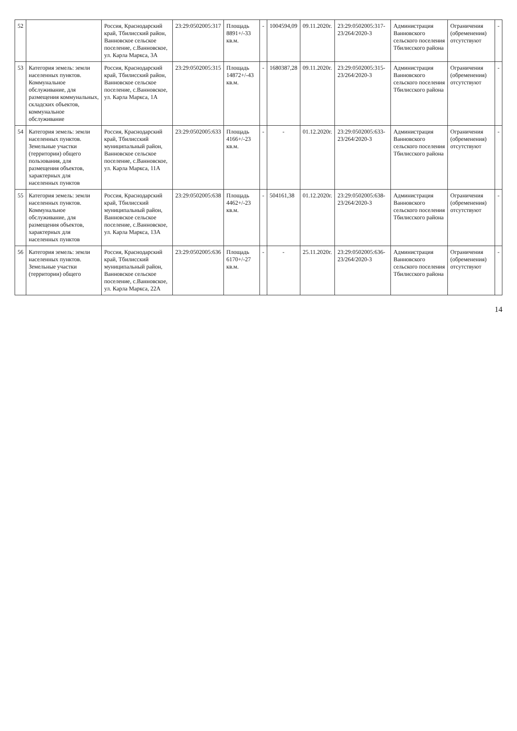| 52 | | Россия, Краснодарский край, Тбилисский район, Ванновское сельское поселение, с.Ванновское, ул. Карла Маркса, 3А | 23:29:0502005:317 | Площадь 8891+/-33 кв.м. | - | 1004594,09 | 09.11.2020г. | 23:29:0502005:317-23/264/2020-3 | Администрация Ванновского сельского поселения Тбилисского района | Ограничения (обременения) отсутствуют | - |
| 53 | Категория земель: земли населенных пунктов. Коммунальное обслуживание, для размещения коммунальных, складских объектов, коммунальное обслуживание | Россия, Краснодарский край, Тбилисский район, Ванновское сельское поселение, с.Ванновское, ул. Карла Маркса, 1А | 23:29:0502005:315 | Площадь 14872+/-43 кв.м. | - | 1680387,28 | 09.11.2020г. | 23:29:0502005:315-23/264/2020-3 | Администрация Ванновского сельского поселения Тбилисского района | Ограничения (обременения) отсутствуют | - |
| 54 | Категория земель: земли населенных пунктов. Земельные участки (территории) общего пользования, для размещения объектов, характерных для населенных пунктов | Россия, Краснодарский край, Тбилисский муниципальный район, Ванновское сельское поселение, с.Ванновское, ул. Карла Маркса, 11А | 23:29:0502005:633 | Площадь 4166+/-23 кв.м. | - | - | 01.12.2020г. | 23:29:0502005:633-23/264/2020-3 | Администрация Ванновского сельского поселения Тбилисского района | Ограничения (обременения) отсутствуют | - |
| 55 | Категория земель: земли населенных пунктов. Коммунальное обслуживание, для размещения объектов, характерных для населенных пунктов | Россия, Краснодарский край, Тбилисский муниципальный район, Ванновское сельское поселение, с.Ванновское, ул. Карла Маркса, 13А | 23:29:0502005:638 | Площадь 4462+/-23 кв.м. | - | 504161,38 | 01.12.2020г. | 23:29:0502005:638-23/264/2020-3 | Администрация Ванновского сельского поселения Тбилисского района | Ограничения (обременения) отсутствуют | - |
| 56 | Категория земель: земли населенных пунктов. Земельные участки (территории) общего | Россия, Краснодарский край, Тбилисский муниципальный район, Ванновское сельское поселение, с.Ванновское, ул. Карла Маркса, 22А | 23:29:0502005:636 | Площадь 6170+/-27 кв.м. | - | - | 25.11.2020г. | 23:29:0502005:636-23/264/2020-3 | Администрация Ванновского сельского поселения Тбилисского района | Ограничения (обременения) отсутствуют | - |
14